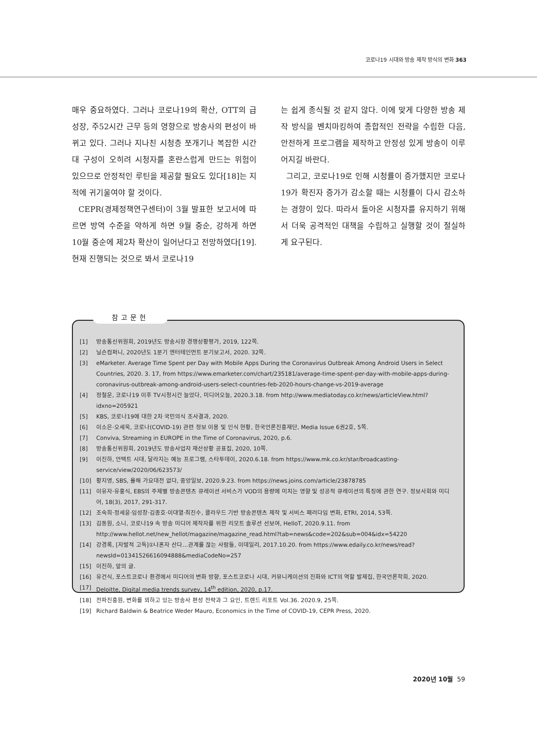코로나19 시대와 방송 제작 방식의 변화 363
매우 중요하였다. 그러나 코로나19의 확산, OTT의 급성장, 주52시간 근무 등의 영향으로 방송사의 편성이 바뀌고 있다. 그러나 지나친 시청층 쪼개기나 복잡한 시간대 구성이 오히려 시청자를 혼란스럽게 만드는 위험이 있으므로 안정적인 루틴을 제공할 필요도 있다[18]는 지적에 귀기울여야 할 것이다.
CEPR(경제정책연구센터)이 3월 발표한 보고서에 따르면 방역 수준을 약하게 하면 9월 중순, 강하게 하면 10월 중순에 제2차 확산이 일어난다고 전망하였다[19]. 현재 진행되는 것으로 봐서 코로나19
는 쉽게 종식될 것 같지 않다. 이에 맞게 다양한 방송 제작 방식을 벤치마킹하여 종합적인 전략을 수립한 다음, 안전하게 프로그램을 제작하고 안정성 있게 방송이 이루어지길 바란다.
그리고, 코로나19로 인해 시청률이 증가했지만 코로나19가 확진자 증가가 감소할 때는 시청률이 다시 감소하는 경향이 있다. 따라서 돌아온 시청자를 유지하기 위해서 더욱 공격적인 대책을 수립하고 실행할 것이 절실하게 요구된다.
[1] 방송통신위원회, 2019년도 방송시장 경쟁상황평가, 2019, 122쪽.
[2] 닐슨컴퍼니, 2020년도 1분기 엔터테인먼트 분기보고서, 2020. 32쪽.
[3] eMarketer. Average Time Spent per Day with Mobile Apps During the Coronavirus Outbreak Among Android Users in Select Countries, 2020. 3. 17, from https://www.emarketer.com/chart/235181/average-time-spent-per-day-with-mobile-apps-during-coronavirus-outbreak-among-android-users-select-countries-feb-2020-hours-change-vs-2019-average
[4] 정철운, 코로나19 이후 TV시청시간 늘었다, 미디어오늘, 2020.3.18. from http://www.mediatoday.co.kr/news/articleView.html?idxno=205921
[5] KBS, 코로나19에 대한 2차 국민의식 조사결과, 2020.
[6] 이소은·오세욱, 코로나(COVID-19) 관련 정보 이용 및 인식 현황, 한국언론진흥재단, Media Issue 6권2호, 5쪽.
[7] Conviva, Streaming in EUROPE in the Time of Coronavirus, 2020, p.6.
[8] 방송통신위원회, 2019년도 방송사업자 재산상황 공표집, 2020, 10쪽.
[9] 이진하, 언택트 시대, 달라지는 예능 프로그램, 스타투데이, 2020.6.18. from https://www.mk.co.kr/star/broadcasting-service/view/2020/06/623573/
[10] 황지영, SBS, 올해 가요대전 없다, 중앙일보, 2020.9.23. from https://news.joins.com/article/23878785
[11] 이유자·유홍식, EBS의 주제별 방송콘텐츠 큐레이션 서비스가 VOD의 용량에 미치는 영향 및 성공적 큐레이션의 특징에 관한 연구. 정보사회와 미디어, 18(3), 2017, 291-317.
[12] 조숙희·정세윤·임성창·김종호·이대열·최진수, 클라우드 기반 방송콘텐츠 제작 및 서비스 패러다임 변화, ETRI, 2014, 53쪽.
[13] 김동원, 소니, 코로나19 속 방송 미디어 제작자를 위한 리모트 솔루션 선보여, HelloT, 2020.9.11. from http://www.hellot.net/new_hellot/magazine/magazine_read.html?tab=news&code=202&sub=004&idx=54220
[14] 강경록, [자발적 고독]①나혼자 산다…관계를 끊는 사람들, 이데일리, 2017.10.20. from https://www.edaily.co.kr/news/read?newsId=01341526616094888&mediaCodeNo=257
[15] 이진하, 앞의 글.
[16] 유건식, 포스트코로나 환경에서 미디어의 변화 방향, 포스트코로나 시대, 커뮤니케이션의 진화와 ICT의 역할 발제집, 한국언론학회, 2020.
[17] Deloitte, Digital media trends survey, 14<sup>th</sup> edition, 2020, p.17.
[18] 전파진흥원, 변화를 꾀하고 있는 방송사 편성 전략과 그 요인, 트렌드 리포트 Vol.36. 2020.9, 25쪽.
[19] Richard Baldwin & Beatrice Weder Mauro, Economics in the Time of COVID-19, CEPR Press, 2020.
참고문헌
2020년 10월 59